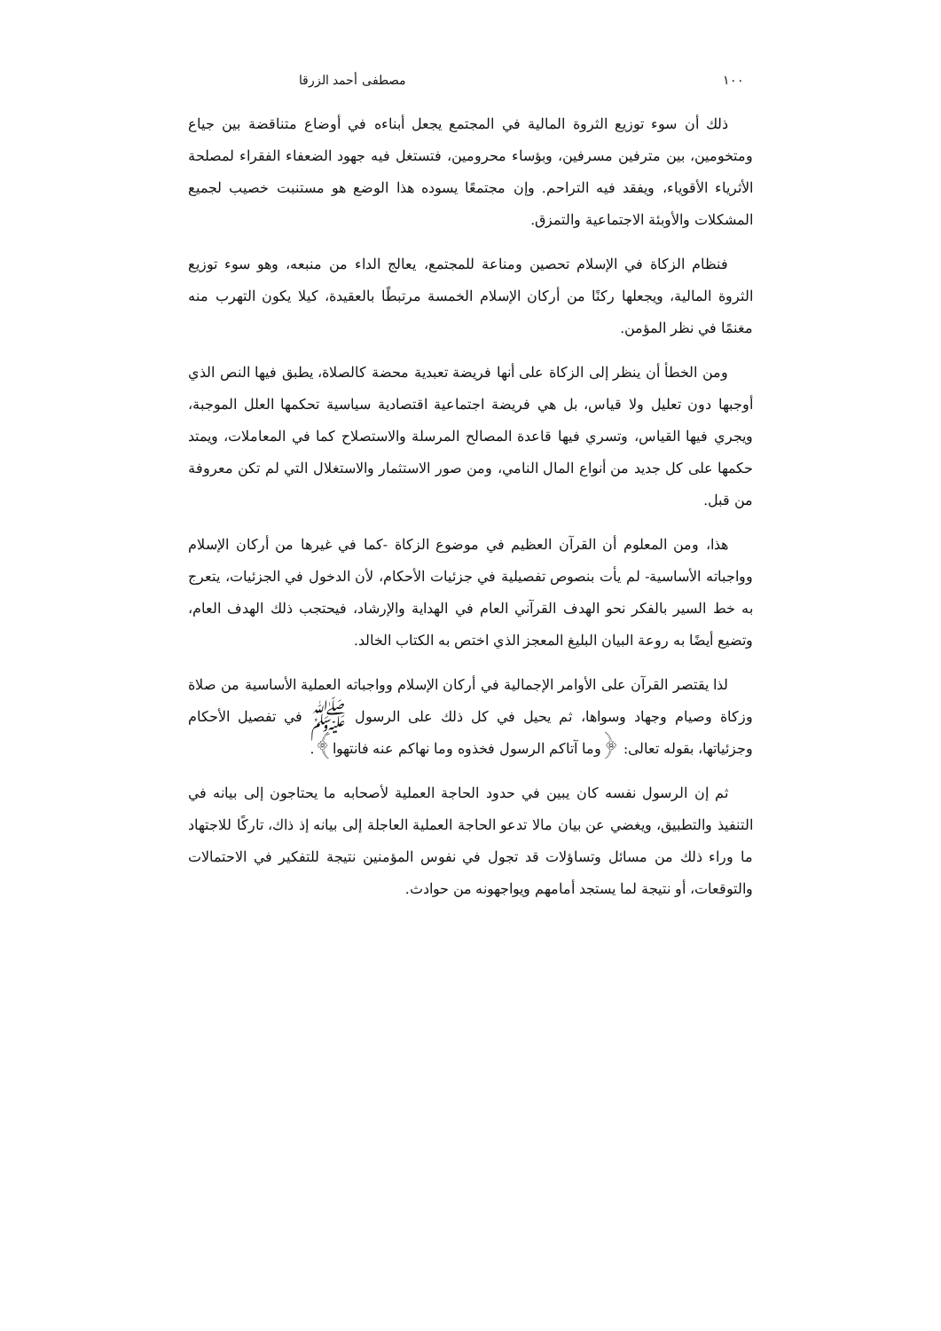١٠٠ مصطفى أحمد الزرقا
ذلك أن سوء توزيع الثروة المالية في المجتمع يجعل أبناءه في أوضاع متناقضة بين جياع ومتخومين، بين مترفين مسرفين، وبؤساء محرومين، فتستغل فيه جهود الضعفاء الفقراء لمصلحة الأثرياء الأقوياء، ويفقد فيه التراحم. وإن مجتمعًا يسوده هذا الوضع هو مستنبت خصيب لجميع المشكلات والأوبئة الاجتماعية والتمزق.
فنظام الزكاة في الإسلام تحصين ومناعة للمجتمع، يعالج الداء من منبعه، وهو سوء توزيع الثروة المالية، ويجعلها ركنًا من أركان الإسلام الخمسة مرتبطًا بالعقيدة، كيلا يكون التهرب منه مغنمًا في نظر المؤمن.
ومن الخطأ أن ينظر إلى الزكاة على أنها فريضة تعبدية محضة كالصلاة، يطبق فيها النص الذي أوجبها دون تعليل ولا قياس، بل هي فريضة اجتماعية اقتصادية سياسية تحكمها العلل الموجبة، ويجري فيها القياس، وتسري فيها قاعدة المصالح المرسلة والاستصلاح كما في المعاملات، ويمتد حكمها على كل جديد من أنواع المال النامي، ومن صور الاستثمار والاستغلال التي لم تكن معروفة من قبل.
هذا، ومن المعلوم أن القرآن العظيم في موضوع الزكاة -كما في غيرها من أركان الإسلام وواجباته الأساسية- لم يأت بنصوص تفصيلية في جزئيات الأحكام، لأن الدخول في الجزئيات، يتعرج به خط السير بالفكر نحو الهدف القرآني العام في الهداية والإرشاد، فيحتجب ذلك الهدف العام، وتضيع أيضًا به روعة البيان البليغ المعجز الذي اختص به الكتاب الخالد.
لذا يقتصر القرآن على الأوامر الإجمالية في أركان الإسلام وواجباته العملية الأساسية من صلاة وزكاة وصيام وجهاد وسواها، ثم يحيل في كل ذلك على الرسول ﷺ في تفصيل الأحكام وجزئياتها، بقوله تعالى: ﴿وما آتاكم الرسول فخذوه وما نهاكم عنه فانتهوا﴾.
ثم إن الرسول نفسه كان يبين في حدود الحاجة العملية لأصحابه ما يحتاجون إلى بيانه في التنفيذ والتطبيق، ويغضي عن بيان مالا تدعو الحاجة العملية العاجلة إلى بيانه إذ ذاك، تاركًا للاجتهاد ما وراء ذلك من مسائل وتساؤلات قد تجول في نفوس المؤمنين نتيجة للتفكير في الاحتمالات والتوقعات، أو نتيجة لما يستجد أمامهم ويواجهونه من حوادث.